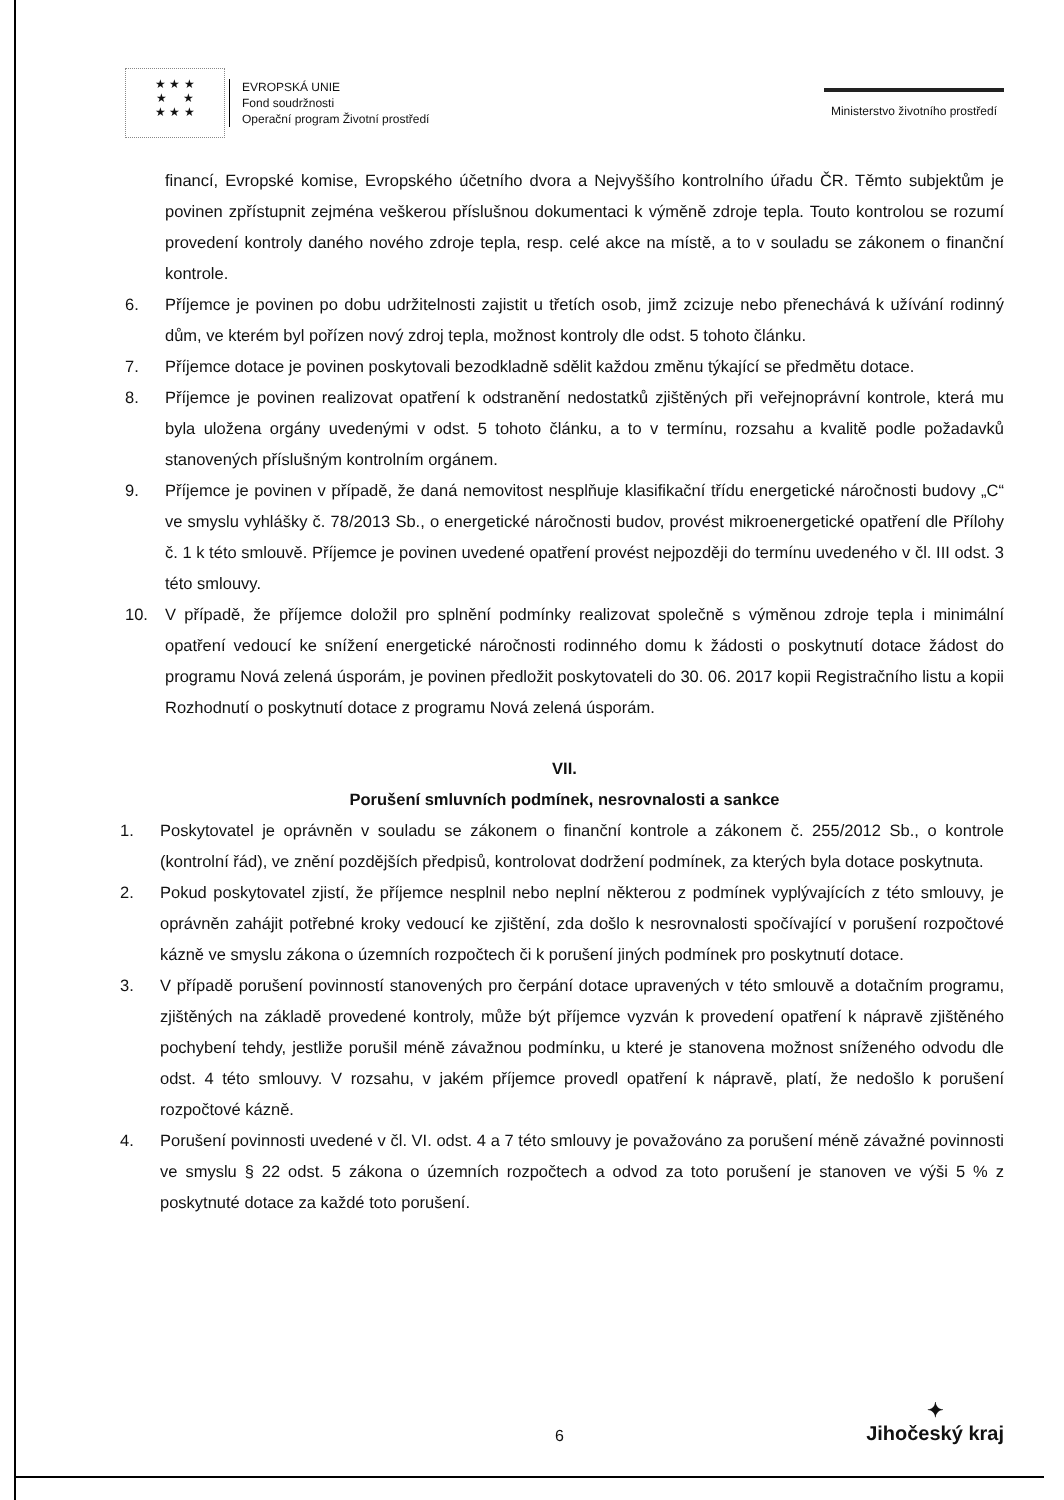★ ★ ★
★ ★
★ ★ ★
EVROPSKÁ UNIE
Fond soudržnosti
Operační program Životní prostředí
Ministerstvo životního prostředí
financí, Evropské komise, Evropského účetního dvora a Nejvyššího kontrolního úřadu ČR. Těmto subjektům je povinen zpřístupnit zejména veškerou příslušnou dokumentaci k výměně zdroje tepla. Touto kontrolou se rozumí provedení kontroly daného nového zdroje tepla, resp. celé akce na místě, a to v souladu se zákonem o finanční kontrole.
6. Příjemce je povinen po dobu udržitelnosti zajistit u třetích osob, jimž zcizuje nebo přenechává k užívání rodinný dům, ve kterém byl pořízen nový zdroj tepla, možnost kontroly dle odst. 5 tohoto článku.
7. Příjemce dotace je povinen poskytovali bezodkladně sdělit každou změnu týkající se předmětu dotace.
8. Příjemce je povinen realizovat opatření k odstranění nedostatků zjištěných při veřejnoprávní kontrole, která mu byla uložena orgány uvedenými v odst. 5 tohoto článku, a to v termínu, rozsahu a kvalitě podle požadavků stanovených příslušným kontrolním orgánem.
9. Příjemce je povinen v případě, že daná nemovitost nesplňuje klasifikační třídu energetické náročnosti budovy „C“ ve smyslu vyhlášky č. 78/2013 Sb., o energetické náročnosti budov, provést mikroenergetické opatření dle Přílohy č. 1 k této smlouvě. Příjemce je povinen uvedené opatření provést nejpozději do termínu uvedeného v čl. III odst. 3 této smlouvy.
10. V případě, že příjemce doložil pro splnění podmínky realizovat společně s výměnou zdroje tepla i minimální opatření vedoucí ke snížení energetické náročnosti rodinného domu k žádosti o poskytnutí dotace žádost do programu Nová zelená úsporám, je povinen předložit poskytovateli do 30. 06. 2017 kopii Registračního listu a kopii Rozhodnutí o poskytnutí dotace z programu Nová zelená úsporám.
VII.
Porušení smluvních podmínek, nesrovnalosti a sankce
1. Poskytovatel je oprávněn v souladu se zákonem o finanční kontrole a zákonem č. 255/2012 Sb., o kontrole (kontrolní řád), ve znění pozdějších předpisů, kontrolovat dodržení podmínek, za kterých byla dotace poskytnuta.
2. Pokud poskytovatel zjistí, že příjemce nesplnil nebo neplní některou z podmínek vyplývajících z této smlouvy, je oprávněn zahájit potřebné kroky vedoucí ke zjištění, zda došlo k nesrovnalosti spočívající v porušení rozpočtové kázně ve smyslu zákona o územních rozpočtech či k porušení jiných podmínek pro poskytnutí dotace.
3. V případě porušení povinností stanovených pro čerpání dotace upravených v této smlouvě a dotačním programu, zjištěných na základě provedené kontroly, může být příjemce vyzván k provedení opatření k nápravě zjištěného pochybení tehdy, jestliže porušil méně závažnou podmínku, u které je stanovena možnost sníženého odvodu dle odst. 4 této smlouvy. V rozsahu, v jakém příjemce provedl opatření k nápravě, platí, že nedošlo k porušení rozpočtové kázně.
4. Porušení povinnosti uvedené v čl. VI. odst. 4 a 7 této smlouvy je považováno za porušení méně závažné povinnosti ve smyslu § 22 odst. 5 zákona o územních rozpočtech a odvod za toto porušení je stanoven ve výši 5 % z poskytnuté dotace za každé toto porušení.
6
✦
Jihočeský kraj